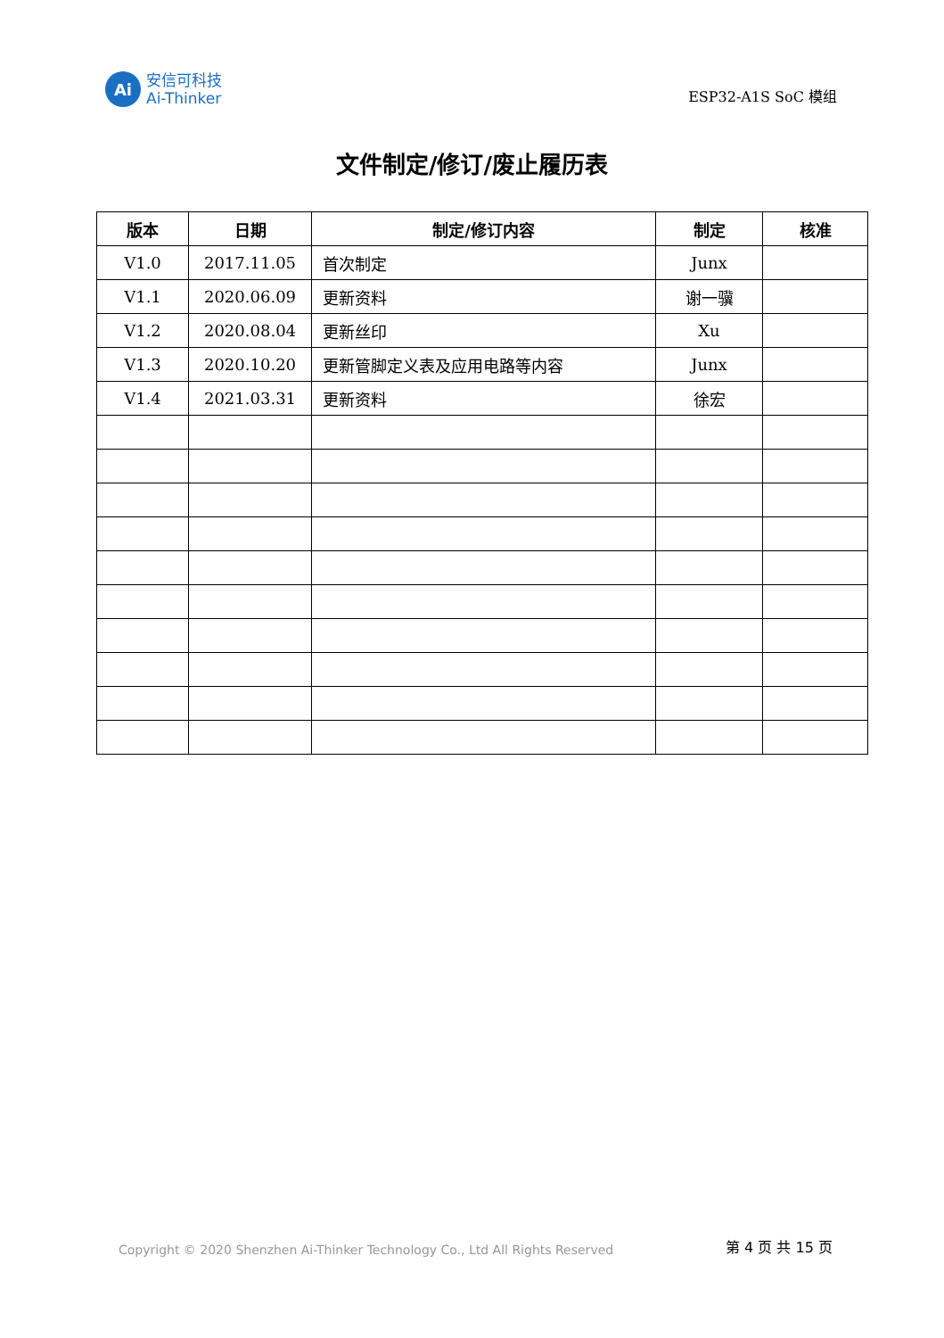Ai
安信可科技
Ai-Thinker
ESP32-A1S SoC 模组
文件制定/修订/废止履历表
| 版本 | 日期 | 制定/修订内容 | 制定 | 核准 |
| --- | --- | --- | --- | --- |
| V1.0 | 2017.11.05 | 首次制定 | Junx | |
| V1.1 | 2020.06.09 | 更新资料 | 谢一骥 | |
| V1.2 | 2020.08.04 | 更新丝印 | Xu | |
| V1.3 | 2020.10.20 | 更新管脚定义表及应用电路等内容 | Junx | |
| V1.4 | 2021.03.31 | 更新资料 | 徐宏 | |
Copyright © 2020 Shenzhen Ai-Thinker Technology Co., Ltd All Rights Reserved
第 4 页 共 15 页